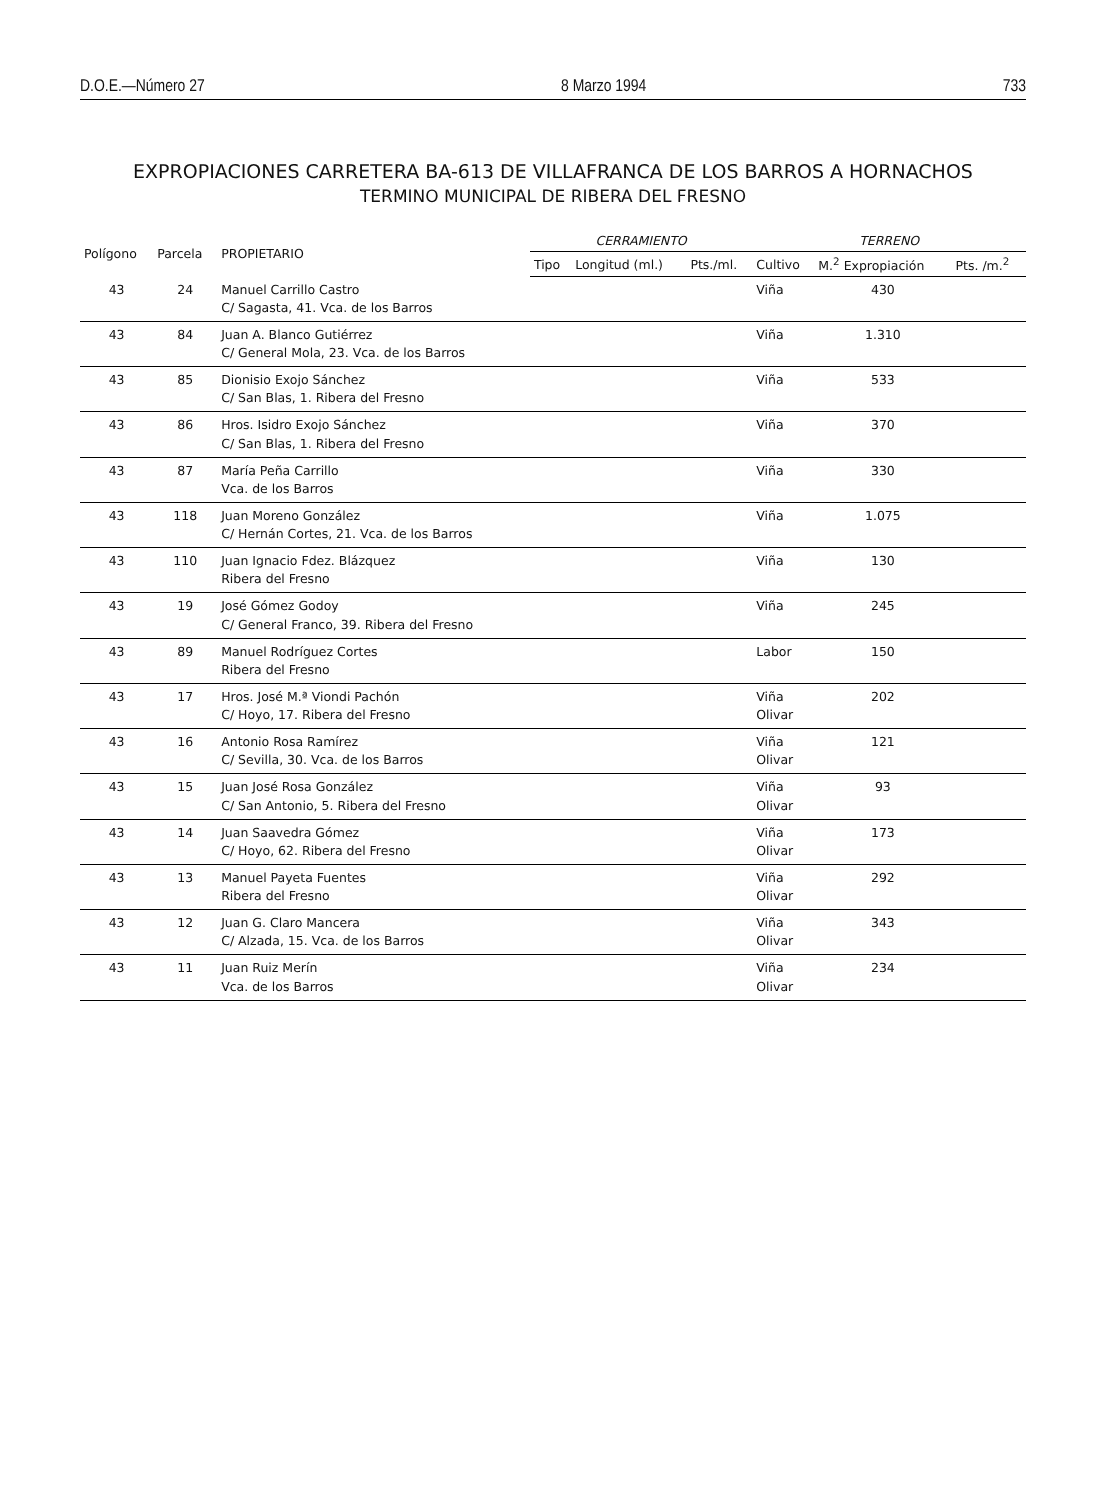D.O.E.—Número 27 8 Marzo 1994 733
EXPROPIACIONES CARRETERA BA-613 DE VILLAFRANCA DE LOS BARROS A HORNACHOS
TERMINO MUNICIPAL DE RIBERA DEL FRESNO
| Polígono | Parcela | PROPIETARIO | CERRAMIENTO | | | TERRENO | | |
| --- | --- | --- | --- | --- | --- | --- | --- | --- |
| | | | Tipo | Longitud (ml.) | Pts./ml. | Cultivo | M.<sup>2</sup> Expropiación | Pts. /m.<sup>2</sup> |
| 43 | 24 | Manuel Carrillo Castro C/ Sagasta, 41. Vca. de los Barros | | | | Viña | 430 | |
| 43 | 84 | Juan A. Blanco Gutiérrez C/ General Mola, 23. Vca. de los Barros | | | | Viña | 1.310 | |
| 43 | 85 | Dionisio Exojo Sánchez C/ San Blas, 1. Ribera del Fresno | | | | Viña | 533 | |
| 43 | 86 | Hros. Isidro Exojo Sánchez C/ San Blas, 1. Ribera del Fresno | | | | Viña | 370 | |
| 43 | 87 | María Peña Carrillo Vca. de los Barros | | | | Viña | 330 | |
| 43 | 118 | Juan Moreno González C/ Hernán Cortes, 21. Vca. de los Barros | | | | Viña | 1.075 | |
| 43 | 110 | Juan Ignacio Fdez. Blázquez Ribera del Fresno | | | | Viña | 130 | |
| 43 | 19 | José Gómez Godoy C/ General Franco, 39. Ribera del Fresno | | | | Viña | 245 | |
| 43 | 89 | Manuel Rodríguez Cortes Ribera del Fresno | | | | Labor | 150 | |
| 43 | 17 | Hros. José M.ª Viondi Pachón C/ Hoyo, 17. Ribera del Fresno | | | | Viña Olivar | 202 | |
| 43 | 16 | Antonio Rosa Ramírez C/ Sevilla, 30. Vca. de los Barros | | | | Viña Olivar | 121 | |
| 43 | 15 | Juan José Rosa González C/ San Antonio, 5. Ribera del Fresno | | | | Viña Olivar | 93 | |
| 43 | 14 | Juan Saavedra Gómez C/ Hoyo, 62. Ribera del Fresno | | | | Viña Olivar | 173 | |
| 43 | 13 | Manuel Payeta Fuentes Ribera del Fresno | | | | Viña Olivar | 292 | |
| 43 | 12 | Juan G. Claro Mancera C/ Alzada, 15. Vca. de los Barros | | | | Viña Olivar | 343 | |
| 43 | 11 | Juan Ruiz Merín Vca. de los Barros | | | | Viña Olivar | 234 | |